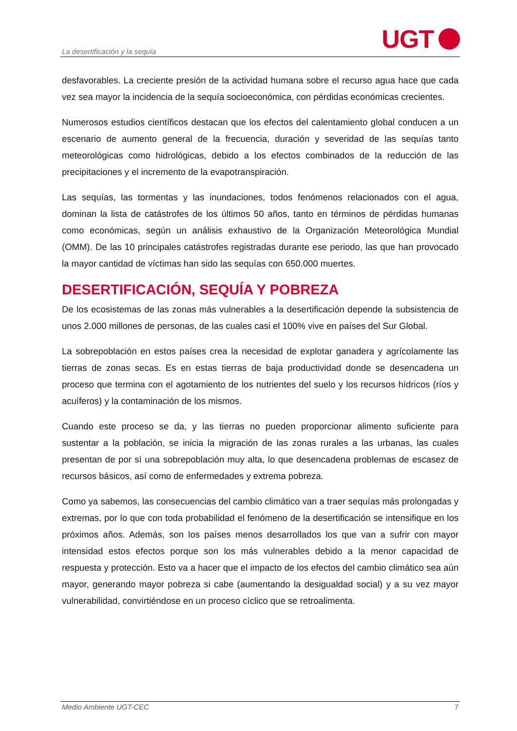La desertificación y la sequía
UGT
desfavorables. La creciente presión de la actividad humana sobre el recurso agua hace que cada vez sea mayor la incidencia de la sequía socioeconómica, con pérdidas económicas crecientes.
Numerosos estudios científicos destacan que los efectos del calentamiento global conducen a un escenario de aumento general de la frecuencia, duración y severidad de las sequías tanto meteorológicas como hidrológicas, debido a los efectos combinados de la reducción de las precipitaciones y el incremento de la evapotranspiración.
Las sequías, las tormentas y las inundaciones, todos fenómenos relacionados con el agua, dominan la lista de catástrofes de los últimos 50 años, tanto en términos de pérdidas humanas como económicas, según un análisis exhaustivo de la Organización Meteorológica Mundial (OMM). De las 10 principales catástrofes registradas durante ese periodo, las que han provocado la mayor cantidad de víctimas han sido las sequías con 650.000 muertes.
DESERTIFICACIÓN, SEQUÍA Y POBREZA
De los ecosistemas de las zonas más vulnerables a la desertificación depende la subsistencia de unos 2.000 millones de personas, de las cuales casi el 100% vive en países del Sur Global.
La sobrepoblación en estos países crea la necesidad de explotar ganadera y agrícolamente las tierras de zonas secas. Es en estas tierras de baja productividad donde se desencadena un proceso que termina con el agotamiento de los nutrientes del suelo y los recursos hídricos (ríos y acuíferos) y la contaminación de los mismos.
Cuando este proceso se da, y las tierras no pueden proporcionar alimento suficiente para sustentar a la población, se inicia la migración de las zonas rurales a las urbanas, las cuales presentan de por sí una sobrepoblación muy alta, lo que desencadena problemas de escasez de recursos básicos, así como de enfermedades y extrema pobreza.
Como ya sabemos, las consecuencias del cambio climático van a traer sequías más prolongadas y extremas, por lo que con toda probabilidad el fenómeno de la desertificación se intensifique en los próximos años. Además, son los países menos desarrollados los que van a sufrir con mayor intensidad estos efectos porque son los más vulnerables debido a la menor capacidad de respuesta y protección. Esto va a hacer que el impacto de los efectos del cambio climático sea aún mayor, generando mayor pobreza si cabe (aumentando la desigualdad social) y a su vez mayor vulnerabilidad, convirtiéndose en un proceso cíclico que se retroalimenta.
Medio Ambiente UGT-CEC 7